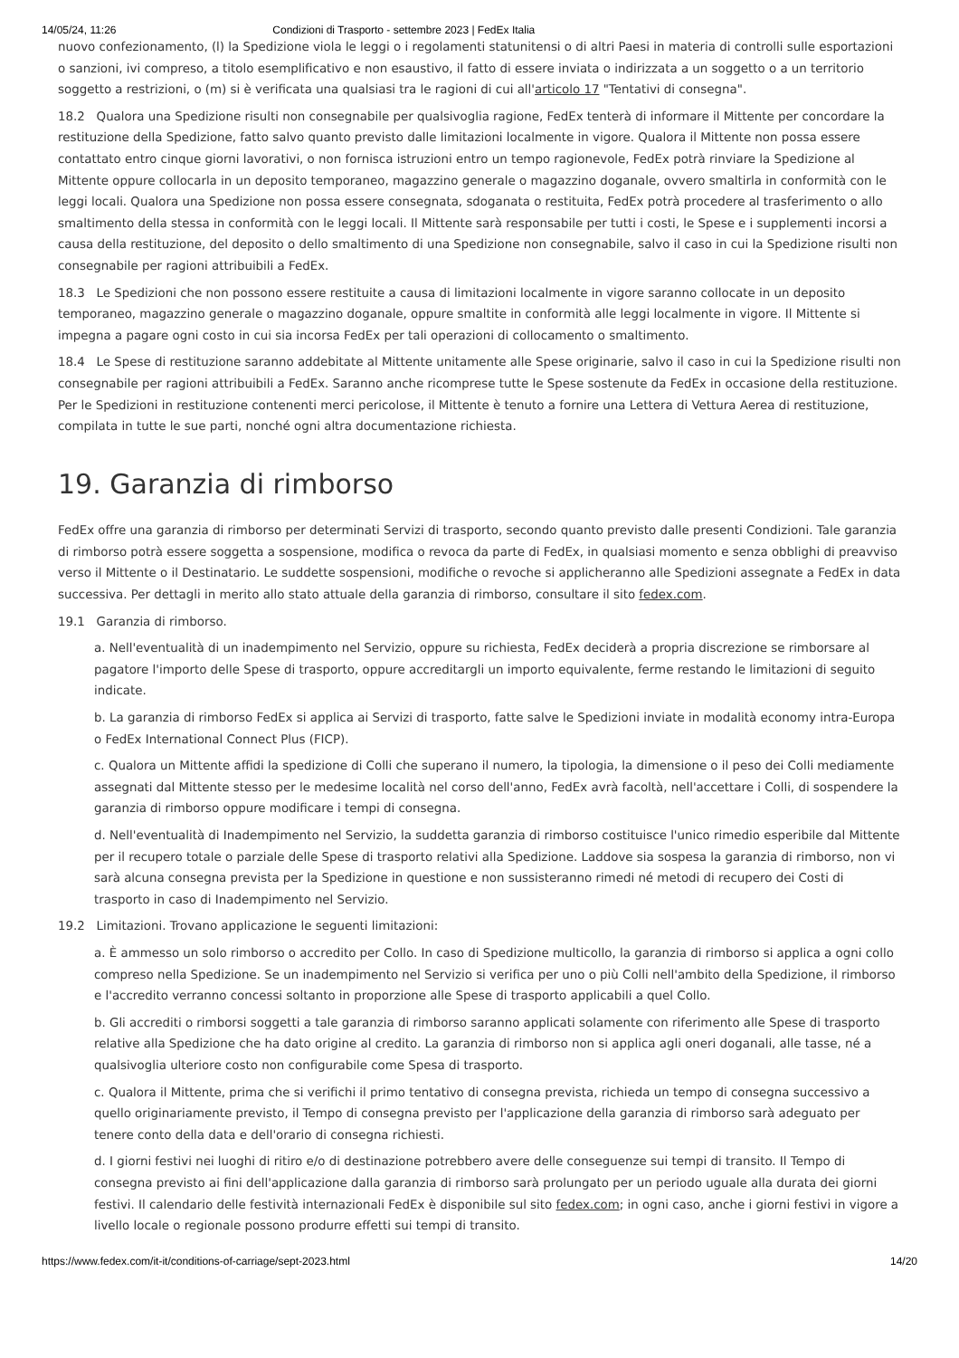14/05/24, 11:26 Condizioni di Trasporto - settembre 2023 | FedEx Italia
nuovo confezionamento, (l) la Spedizione viola le leggi o i regolamenti statunitensi o di altri Paesi in materia di controlli sulle esportazioni o sanzioni, ivi compreso, a titolo esemplificativo e non esaustivo, il fatto di essere inviata o indirizzata a un soggetto o a un territorio soggetto a restrizioni, o (m) si è verificata una qualsiasi tra le ragioni di cui all'articolo 17 "Tentativi di consegna".
18.2 Qualora una Spedizione risulti non consegnabile per qualsivoglia ragione, FedEx tenterà di informare il Mittente per concordare la restituzione della Spedizione, fatto salvo quanto previsto dalle limitazioni localmente in vigore. Qualora il Mittente non possa essere contattato entro cinque giorni lavorativi, o non fornisca istruzioni entro un tempo ragionevole, FedEx potrà rinviare la Spedizione al Mittente oppure collocarla in un deposito temporaneo, magazzino generale o magazzino doganale, ovvero smaltirla in conformità con le leggi locali. Qualora una Spedizione non possa essere consegnata, sdoganata o restituita, FedEx potrà procedere al trasferimento o allo smaltimento della stessa in conformità con le leggi locali. Il Mittente sarà responsabile per tutti i costi, le Spese e i supplementi incorsi a causa della restituzione, del deposito o dello smaltimento di una Spedizione non consegnabile, salvo il caso in cui la Spedizione risulti non consegnabile per ragioni attribuibili a FedEx.
18.3 Le Spedizioni che non possono essere restituite a causa di limitazioni localmente in vigore saranno collocate in un deposito temporaneo, magazzino generale o magazzino doganale, oppure smaltite in conformità alle leggi localmente in vigore. Il Mittente si impegna a pagare ogni costo in cui sia incorsa FedEx per tali operazioni di collocamento o smaltimento.
18.4 Le Spese di restituzione saranno addebitate al Mittente unitamente alle Spese originarie, salvo il caso in cui la Spedizione risulti non consegnabile per ragioni attribuibili a FedEx. Saranno anche ricomprese tutte le Spese sostenute da FedEx in occasione della restituzione. Per le Spedizioni in restituzione contenenti merci pericolose, il Mittente è tenuto a fornire una Lettera di Vettura Aerea di restituzione, compilata in tutte le sue parti, nonché ogni altra documentazione richiesta.
19. Garanzia di rimborso
FedEx offre una garanzia di rimborso per determinati Servizi di trasporto, secondo quanto previsto dalle presenti Condizioni. Tale garanzia di rimborso potrà essere soggetta a sospensione, modifica o revoca da parte di FedEx, in qualsiasi momento e senza obblighi di preavviso verso il Mittente o il Destinatario. Le suddette sospensioni, modifiche o revoche si applicheranno alle Spedizioni assegnate a FedEx in data successiva. Per dettagli in merito allo stato attuale della garanzia di rimborso, consultare il sito fedex.com.
19.1 Garanzia di rimborso.
a. Nell'eventualità di un inadempimento nel Servizio, oppure su richiesta, FedEx deciderà a propria discrezione se rimborsare al pagatore l'importo delle Spese di trasporto, oppure accreditargli un importo equivalente, ferme restando le limitazioni di seguito indicate.
b. La garanzia di rimborso FedEx si applica ai Servizi di trasporto, fatte salve le Spedizioni inviate in modalità economy intra-Europa o FedEx International Connect Plus (FICP).
c. Qualora un Mittente affidi la spedizione di Colli che superano il numero, la tipologia, la dimensione o il peso dei Colli mediamente assegnati dal Mittente stesso per le medesime località nel corso dell'anno, FedEx avrà facoltà, nell'accettare i Colli, di sospendere la garanzia di rimborso oppure modificare i tempi di consegna.
d. Nell'eventualità di Inadempimento nel Servizio, la suddetta garanzia di rimborso costituisce l'unico rimedio esperibile dal Mittente per il recupero totale o parziale delle Spese di trasporto relativi alla Spedizione. Laddove sia sospesa la garanzia di rimborso, non vi sarà alcuna consegna prevista per la Spedizione in questione e non sussisteranno rimedi né metodi di recupero dei Costi di trasporto in caso di Inadempimento nel Servizio.
19.2 Limitazioni. Trovano applicazione le seguenti limitazioni:
a. È ammesso un solo rimborso o accredito per Collo. In caso di Spedizione multicollo, la garanzia di rimborso si applica a ogni collo compreso nella Spedizione. Se un inadempimento nel Servizio si verifica per uno o più Colli nell'ambito della Spedizione, il rimborso e l'accredito verranno concessi soltanto in proporzione alle Spese di trasporto applicabili a quel Collo.
b. Gli accrediti o rimborsi soggetti a tale garanzia di rimborso saranno applicati solamente con riferimento alle Spese di trasporto relative alla Spedizione che ha dato origine al credito. La garanzia di rimborso non si applica agli oneri doganali, alle tasse, né a qualsivoglia ulteriore costo non configurabile come Spesa di trasporto.
c. Qualora il Mittente, prima che si verifichi il primo tentativo di consegna prevista, richieda un tempo di consegna successivo a quello originariamente previsto, il Tempo di consegna previsto per l'applicazione della garanzia di rimborso sarà adeguato per tenere conto della data e dell'orario di consegna richiesti.
d. I giorni festivi nei luoghi di ritiro e/o di destinazione potrebbero avere delle conseguenze sui tempi di transito. Il Tempo di consegna previsto ai fini dell'applicazione dalla garanzia di rimborso sarà prolungato per un periodo uguale alla durata dei giorni festivi. Il calendario delle festività internazionali FedEx è disponibile sul sito fedex.com; in ogni caso, anche i giorni festivi in vigore a livello locale o regionale possono produrre effetti sui tempi di transito.
https://www.fedex.com/it-it/conditions-of-carriage/sept-2023.html 14/20